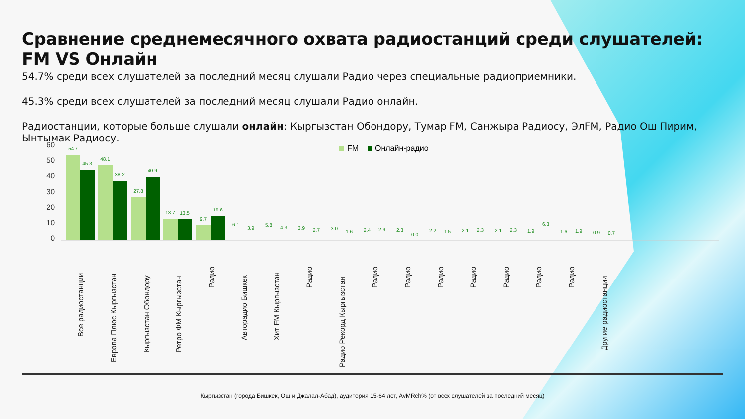Сравнение среднемесячного охвата радиостанций среди слушателей: FM VS Онлайн
54.7% среди всех слушателей за последний месяц слушали Радио через специальные радиоприемники.
45.3% среди всех слушателей за последний месяц слушали Радио онлайн.
Радиостанции, которые больше слушали онлайн: Кыргызстан Обондору, Тумар FM, Санжыра Радиосу, ЭлFM, Радио Ош Пирим, Ынтымак Радиосу.
60
50
40
30
20
10
0
FM
Онлайн-радио
54.7
45.3
48.1
38.2
27.8
40.9
13.7
13.5
9.7
15.6
6.1
3.9
5.8
4.3
3.9
2.7
3.0
1.6
2.4
2.9
2.3
0.0
2.2
1.5
2.1
2.3
2.1
2.3
1.9
6.3
1.6
1.9
0.9
0.7
Все радиостанции
Европа Плюс Кыргызстан
Кыргызстан Обондору
Ретро ФМ Кыргызстан
Радио
Авторадио Бишкек
Хит FM Кыргызстан
Радио
Радио Рекорд Кыргызстан
Радио
Радио
Радио
Радио
Радио
Радио
Радио
Другие радиостанции
Кыргызстан (города Бишкек, Ош и Джалал-Абад), аудитория 15-64 лет, AvMRch% (от всех слушателей за последний месяц)